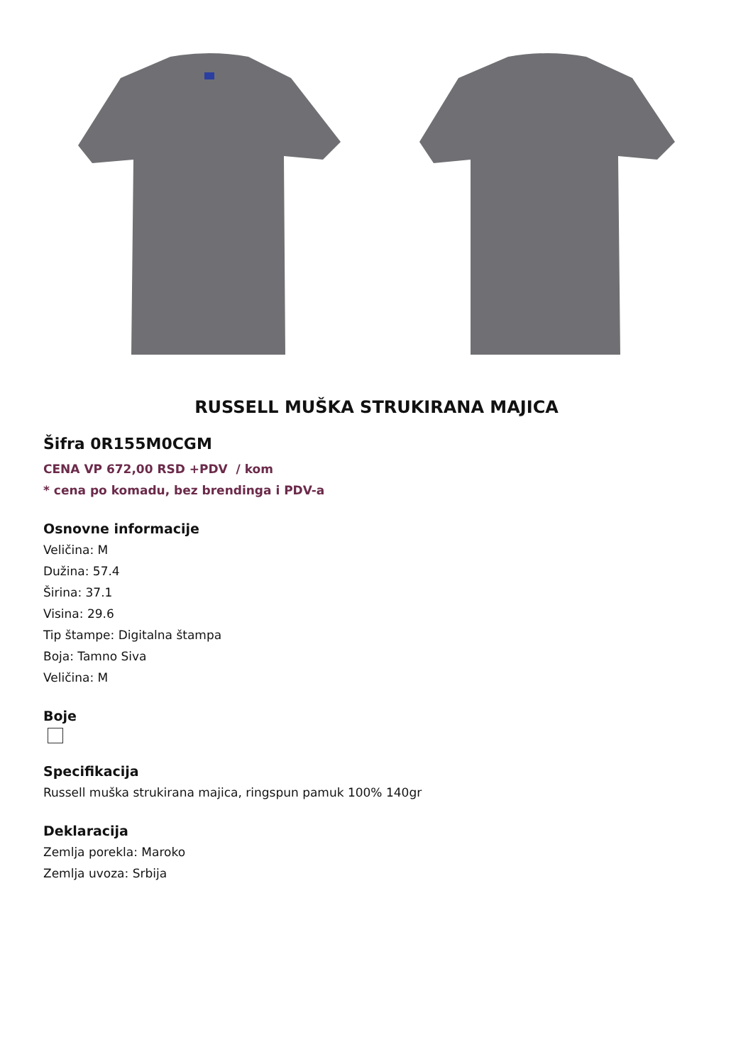RUSSELL MUŠKA STRUKIRANA MAJICA
Šifra 0R155M0CGM
CENA VP 672,00 RSD +PDV / kom
* cena po komadu, bez brendinga i PDV-a
Osnovne informacije
Veličina: M
Dužina: 57.4
Širina: 37.1
Visina: 29.6
Tip štampe: Digitalna štampa
Boja: Tamno Siva
Veličina: M
Boje
Specifikacija
Russell muška strukirana majica, ringspun pamuk 100% 140gr
Deklaracija
Zemlja porekla: Maroko
Zemlja uvoza: Srbija